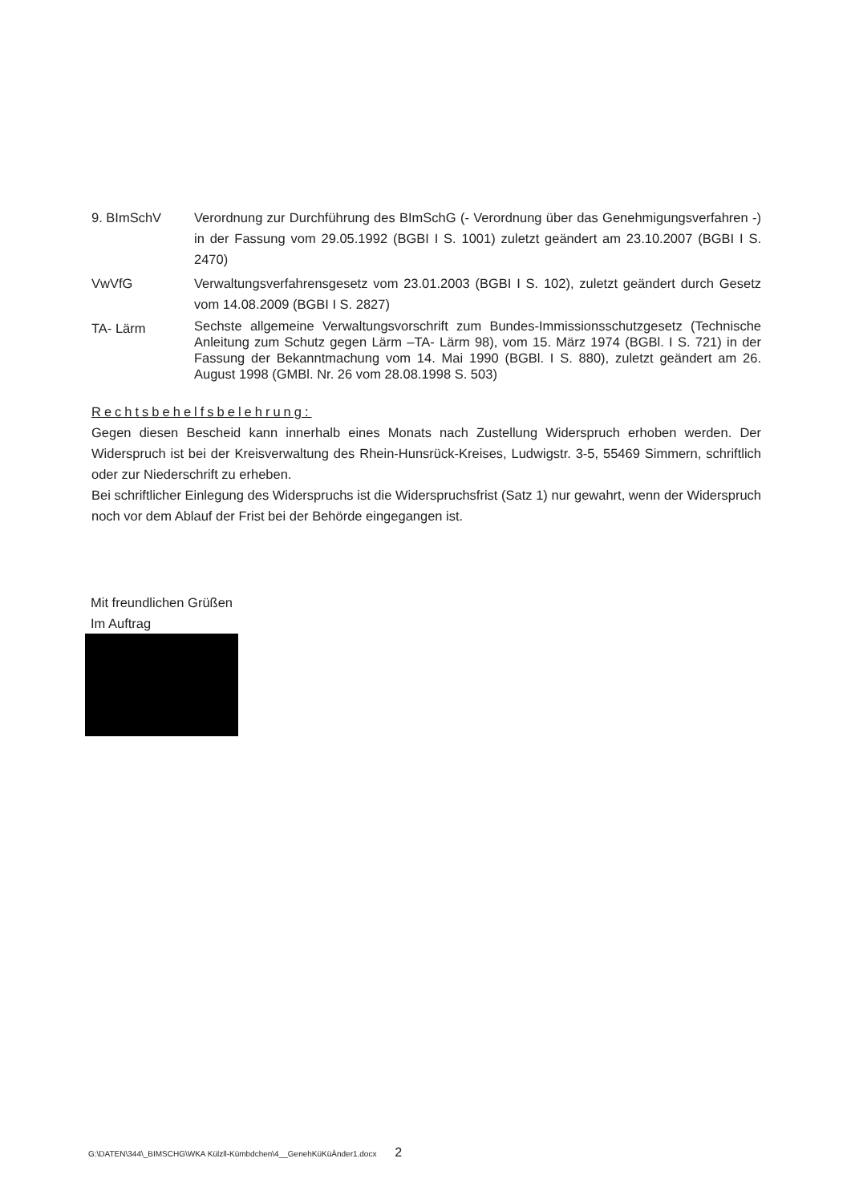9. BImSchV Verordnung zur Durchführung des BImSchG (- Verordnung über das Genehmigungsverfahren -) in der Fassung vom 29.05.1992 (BGBI I S. 1001) zuletzt geändert am 23.10.2007 (BGBI I S. 2470)
VwVfG Verwaltungsverfahrensgesetz vom 23.01.2003 (BGBI I S. 102), zuletzt geändert durch Gesetz vom 14.08.2009 (BGBI I S. 2827)
TA- Lärm
Sechste allgemeine Verwaltungsvorschrift zum Bundes-Immissionsschutzgesetz (Technische Anleitung zum Schutz gegen Lärm –TA- Lärm 98), vom 15. März 1974 (BGBl. I S. 721) in der Fassung der Bekanntmachung vom 14. Mai 1990 (BGBl. I S. 880), zuletzt geändert am 26. August 1998 (GMBl. Nr. 26 vom 28.08.1998 S. 503)
Rechtsbehelfsbelehrung:
Gegen diesen Bescheid kann innerhalb eines Monats nach Zustellung Widerspruch erhoben werden. Der Widerspruch ist bei der Kreisverwaltung des Rhein-Hunsrück-Kreises, Ludwigstr. 3-5, 55469 Simmern, schriftlich oder zur Niederschrift zu erheben.
Bei schriftlicher Einlegung des Widerspruchs ist die Widerspruchsfrist (Satz 1) nur gewahrt, wenn der Widerspruch noch vor dem Ablauf der Frist bei der Behörde eingegangen ist.
Mit freundlichen Grüßen
Im Auftrag
G:\DATEN\344\_BIMSCHG\WKA Külzll-Kümbdchen\4__GenehKüKüÄnder1.docx 2